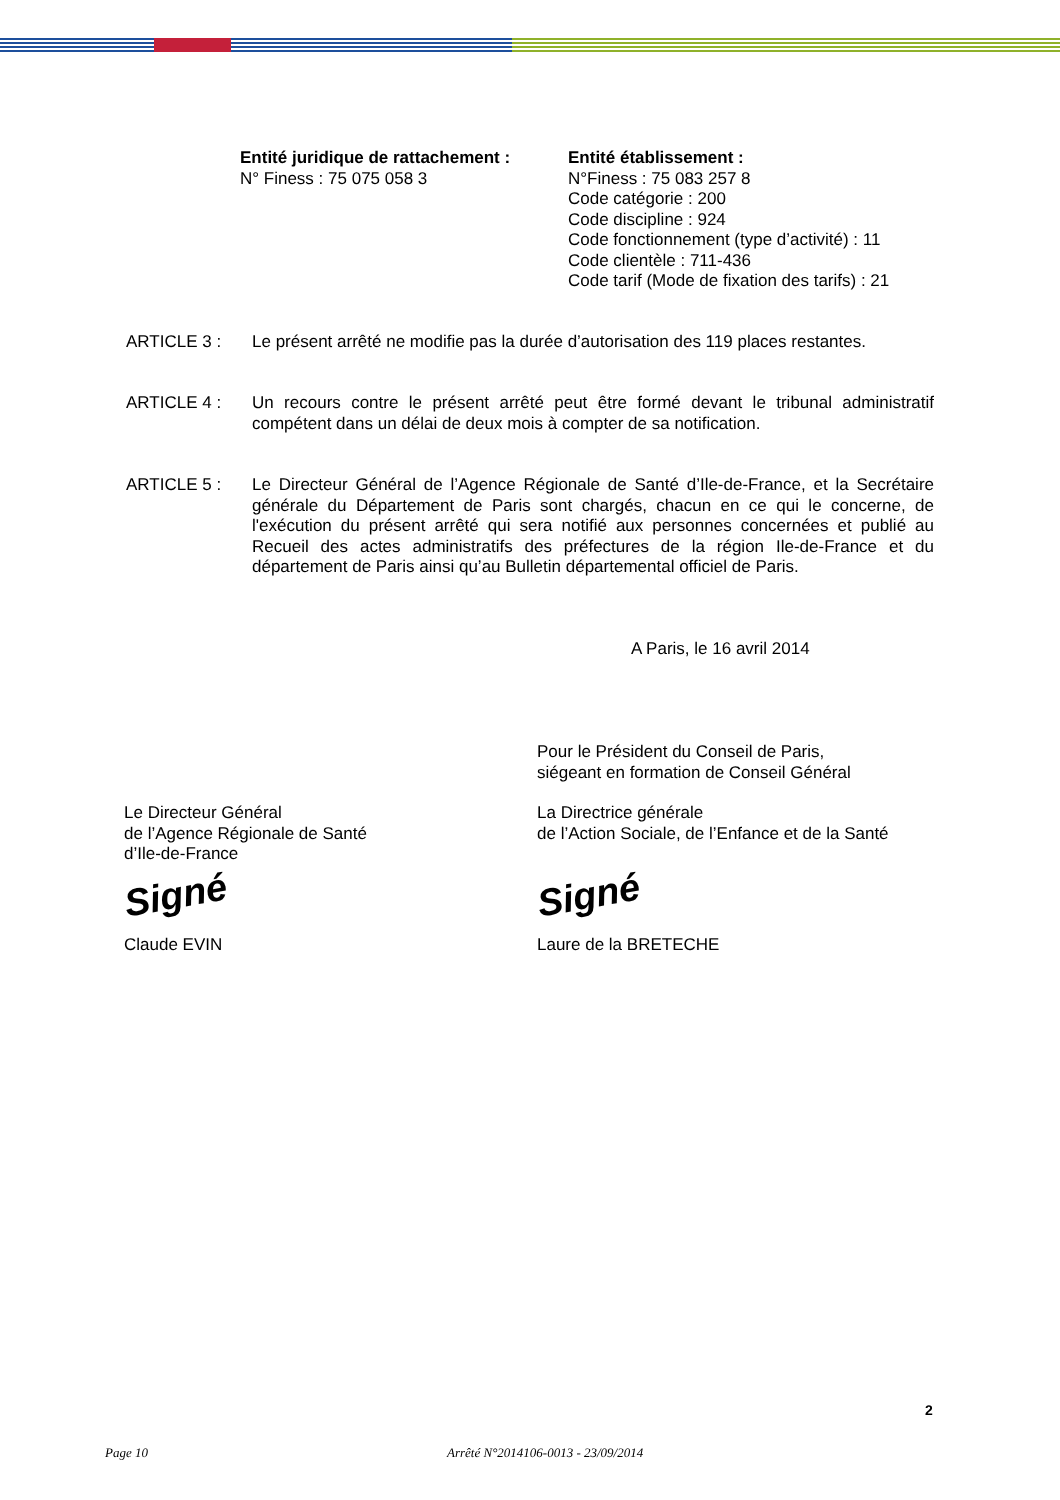Entité juridique de rattachement :
N° Finess : 75 075 058 3
Entité établissement :
N°Finess : 75 083 257 8
Code catégorie : 200
Code discipline : 924
Code fonctionnement (type d’activité) : 11
Code clientèle : 711-436
Code tarif (Mode de fixation des tarifs) : 21
ARTICLE 3 : Le présent arrêté ne modifie pas la durée d’autorisation des 119 places restantes.
ARTICLE 4 : Un recours contre le présent arrêté peut être formé devant le tribunal administratif compétent dans un délai de deux mois à compter de sa notification.
ARTICLE 5 : Le Directeur Général de l’Agence Régionale de Santé d’Ile-de-France, et la Secrétaire générale du Département de Paris sont chargés, chacun en ce qui le concerne, de l'exécution du présent arrêté qui sera notifié aux personnes concernées et publié au Recueil des actes administratifs des préfectures de la région Ile-de-France et du département de Paris ainsi qu’au Bulletin départemental officiel de Paris.
A Paris, le 16 avril 2014
Pour le Président du Conseil de Paris,
siégeant en formation de Conseil Général
Le Directeur Général
de l’Agence Régionale de Santé
d’Ile-de-France
Signé
Claude EVIN
La Directrice générale
de l’Action Sociale, de l’Enfance et de la Santé
Signé
Laure de la BRETECHE
2
Page 10
Arrêté N°2014106-0013 - 23/09/2014